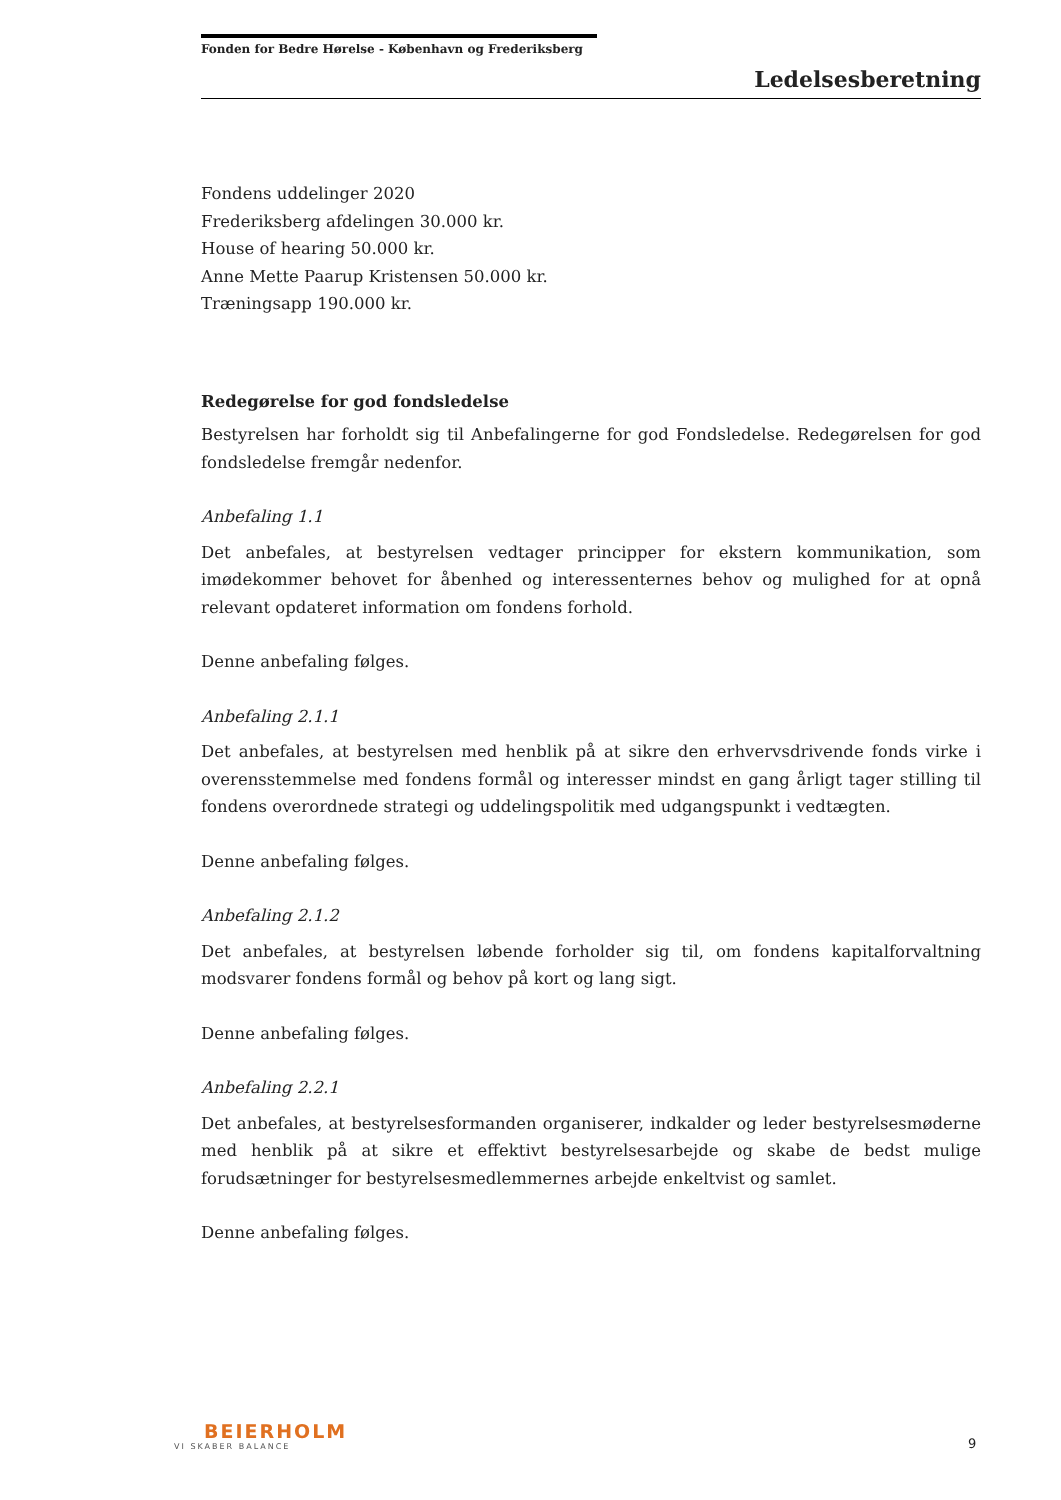Fonden for Bedre Hørelse - København og Frederiksberg
Ledelsesberetning
Fondens uddelinger 2020
Frederiksberg afdelingen 30.000 kr.
House of hearing 50.000 kr.
Anne Mette Paarup Kristensen 50.000 kr.
Træningsapp 190.000 kr.
Redegørelse for god fondsledelse
Bestyrelsen har forholdt sig til Anbefalingerne for god Fondsledelse. Redegørelsen for god fondsledelse fremgår nedenfor.
Anbefaling 1.1
Det anbefales, at bestyrelsen vedtager principper for ekstern kommunikation, som imødekommer behovet for åbenhed og interessenternes behov og mulighed for at opnå relevant opdateret information om fondens forhold.
Denne anbefaling følges.
Anbefaling 2.1.1
Det anbefales, at bestyrelsen med henblik på at sikre den erhvervsdrivende fonds virke i overensstemmelse med fondens formål og interesser mindst en gang årligt tager stilling til fondens overordnede strategi og uddelingspolitik med udgangspunkt i vedtægten.
Denne anbefaling følges.
Anbefaling 2.1.2
Det anbefales, at bestyrelsen løbende forholder sig til, om fondens kapitalforvaltning modsvarer fondens formål og behov på kort og lang sigt.
Denne anbefaling følges.
Anbefaling 2.2.1
Det anbefales, at bestyrelsesformanden organiserer, indkalder og leder bestyrelsesmøderne med henblik på at sikre et effektivt bestyrelsesarbejde og skabe de bedst mulige forudsætninger for bestyrelsesmedlemmernes arbejde enkeltvist og samlet.
Denne anbefaling følges.
BEIERHOLM
VI SKABER BALANCE
9